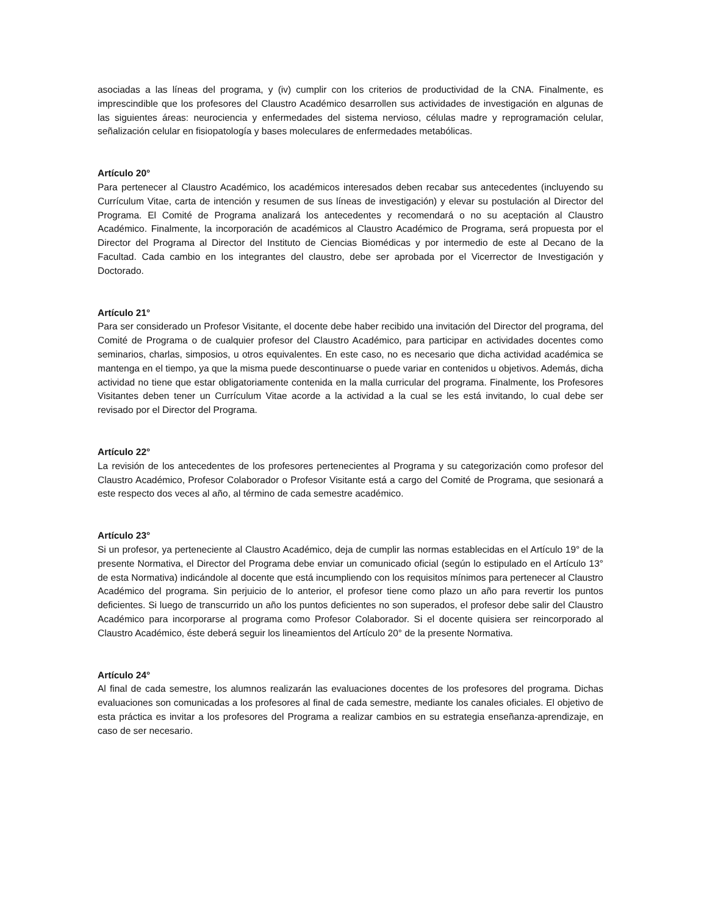asociadas a las líneas del programa, y (iv) cumplir con los criterios de productividad de la CNA. Finalmente, es imprescindible que los profesores del Claustro Académico desarrollen sus actividades de investigación en algunas de las siguientes áreas: neurociencia y enfermedades del sistema nervioso, células madre y reprogramación celular, señalización celular en fisiopatología y bases moleculares de enfermedades metabólicas.
Artículo 20°
Para pertenecer al Claustro Académico, los académicos interesados deben recabar sus antecedentes (incluyendo su Currículum Vitae, carta de intención y resumen de sus líneas de investigación) y elevar su postulación al Director del Programa. El Comité de Programa analizará los antecedentes y recomendará o no su aceptación al Claustro Académico. Finalmente, la incorporación de académicos al Claustro Académico de Programa, será propuesta por el Director del Programa al Director del Instituto de Ciencias Biomédicas y por intermedio de este al Decano de la Facultad. Cada cambio en los integrantes del claustro, debe ser aprobada por el Vicerrector de Investigación y Doctorado.
Artículo 21°
Para ser considerado un Profesor Visitante, el docente debe haber recibido una invitación del Director del programa, del Comité de Programa o de cualquier profesor del Claustro Académico, para participar en actividades docentes como seminarios, charlas, simposios, u otros equivalentes. En este caso, no es necesario que dicha actividad académica se mantenga en el tiempo, ya que la misma puede descontinuarse o puede variar en contenidos u objetivos. Además, dicha actividad no tiene que estar obligatoriamente contenida en la malla curricular del programa. Finalmente, los Profesores Visitantes deben tener un Currículum Vitae acorde a la actividad a la cual se les está invitando, lo cual debe ser revisado por el Director del Programa.
Artículo 22°
La revisión de los antecedentes de los profesores pertenecientes al Programa y su categorización como profesor del Claustro Académico, Profesor Colaborador o Profesor Visitante está a cargo del Comité de Programa, que sesionará a este respecto dos veces al año, al término de cada semestre académico.
Artículo 23°
Si un profesor, ya perteneciente al Claustro Académico, deja de cumplir las normas establecidas en el Artículo 19° de la presente Normativa, el Director del Programa debe enviar un comunicado oficial (según lo estipulado en el Artículo 13° de esta Normativa) indicándole al docente que está incumpliendo con los requisitos mínimos para pertenecer al Claustro Académico del programa. Sin perjuicio de lo anterior, el profesor tiene como plazo un año para revertir los puntos deficientes. Si luego de transcurrido un año los puntos deficientes no son superados, el profesor debe salir del Claustro Académico para incorporarse al programa como Profesor Colaborador. Si el docente quisiera ser reincorporado al Claustro Académico, éste deberá seguir los lineamientos del Artículo 20° de la presente Normativa.
Artículo 24°
Al final de cada semestre, los alumnos realizarán las evaluaciones docentes de los profesores del programa. Dichas evaluaciones son comunicadas a los profesores al final de cada semestre, mediante los canales oficiales. El objetivo de esta práctica es invitar a los profesores del Programa a realizar cambios en su estrategia enseñanza-aprendizaje, en caso de ser necesario.